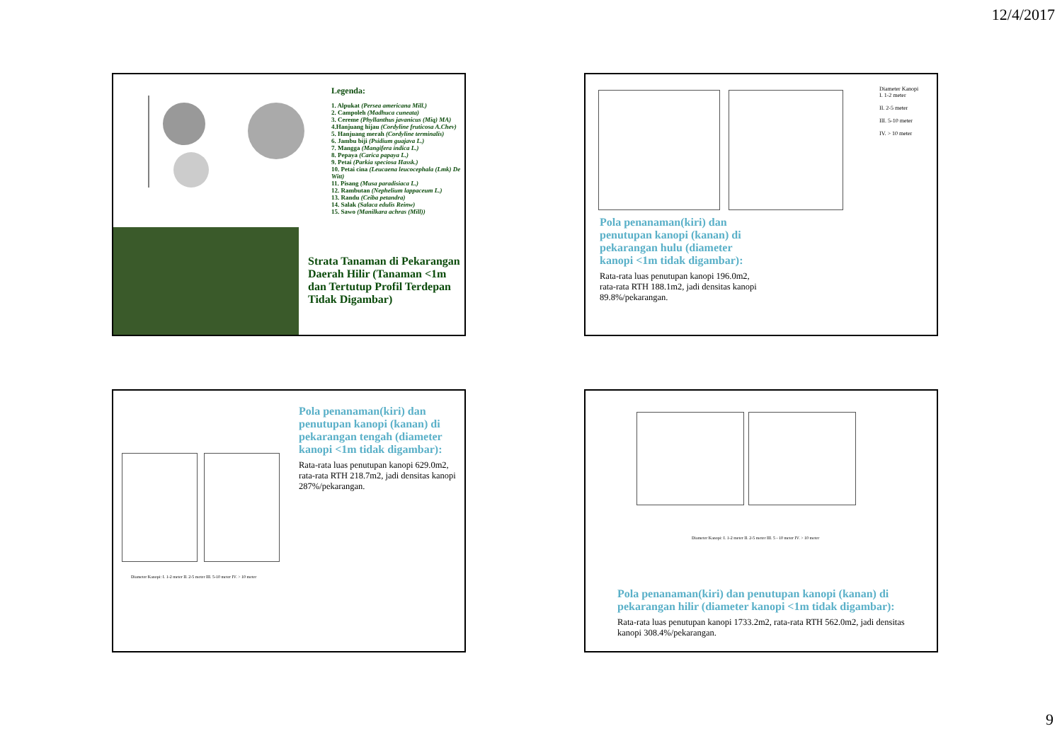12/4/2017
Legenda:
1. Alpukat (Persea americana Mill.)
2. Campoleh (Madhuca cuneata)
3. Cereme (Phyllanthus javanicus (Miq) MA)
4.Hanjuang hijau (Cordyline fruticosa A.Chev)
5. Hanjuang merah (Cordyline terminalis)
6. Jambu biji (Psidium guajava L.)
7. Mangga (Mangifera indica L.)
8. Pepaya (Carica papaya L.)
9. Petai (Parkia speciosa Hassk.)
10. Petai cina (Leucaena leucocephala (Lmk) De Witt)
11. Pisang (Musa paradisiaca L.)
12. Rambutan (Nephelium lappaceum L.)
13. Randu (Ceiba petandra)
14. Salak (Salaca edulis Reinw)
15. Sawo (Manilkara achras (Mill))
Strata Tanaman di Pekarangan Daerah Hilir (Tanaman <1m dan Tertutup Profil Terdepan Tidak Digambar)
Diameter Kanopi
I. 1-2 meter
II. 2-5 meter
III. 5-10 meter
IV. > 10 meter
Pola penanaman(kiri) dan penutupan kanopi (kanan) di pekarangan hulu (diameter kanopi <1m tidak digambar):
Rata-rata luas penutupan kanopi 196.0m2, rata-rata RTH 188.1m2, jadi densitas kanopi 89.8%/pekarangan.
Pola penanaman(kiri) dan penutupan kanopi (kanan) di pekarangan tengah (diameter kanopi <1m tidak digambar):
Rata-rata luas penutupan kanopi 629.0m2, rata-rata RTH 218.7m2, jadi densitas kanopi 287%/pekarangan.
Diameter Kanopi: I. 1-2 meter II. 2-5 meter III. 5-10 meter IV. > 10 meter
Diameter Kanopi: I. 1-2 meter II. 2-5 meter III. 5 - 10 meter IV. > 10 meter
Pola penanaman(kiri) dan penutupan kanopi (kanan) di pekarangan hilir (diameter kanopi <1m tidak digambar):
Rata-rata luas penutupan kanopi 1733.2m2, rata-rata RTH 562.0m2, jadi densitas kanopi 308.4%/pekarangan.
9